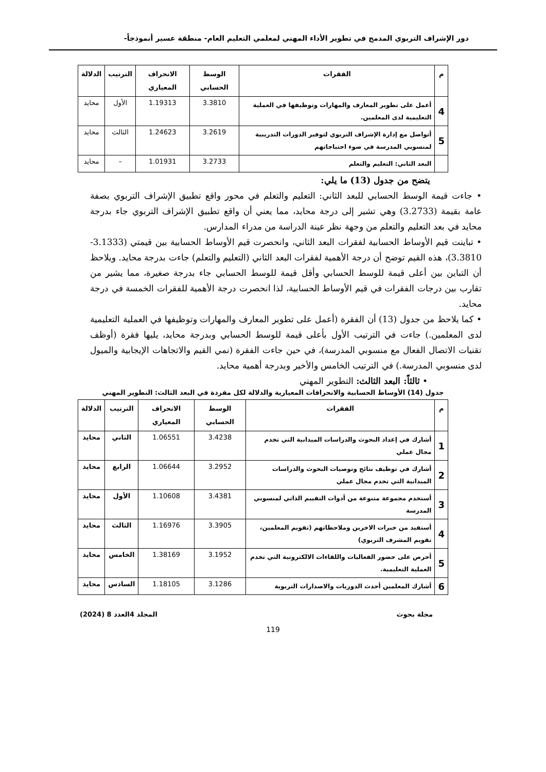دور الإشراف التربوي المدمج في تطوير الأداء المهني لمعلمي التعليم العام- منطقة عسير أنموذجاً-
| م | الفقرات | الوسط الحسابي | الانحراف المعياري | الترتيب | الدلالة |
| --- | --- | --- | --- | --- | --- |
| 4 | أعمل على تطوير المعارف والمهارات وتوظيفها في العملية التعليمية لدى المعلمين. | 3.3810 | 1.19313 | الأول | محايد |
| 5 | أتواصل مع إدارة الإشراف التربوي لتوفير الدورات التدريبية لمنسوبي المدرسة في ضوء احتياجاتهم | 3.2619 | 1.24623 | الثالث | محايد |
| | البعد الثاني: التعليم والتعلم | 3.2733 | 1.01931 | – | محايد |
يتضح من جدول (13) ما يلي:
• جاءت قيمة الوسط الحسابي للبعد الثاني: التعليم والتعلم في محور واقع تطبيق الإشراف التربوي بصفة عامة بقيمة (3.2733) وهي تشير إلى درجة محايد، مما يعني أن واقع تطبيق الإشراف التربوي جاء بدرجة محايد في بعد التعليم والتعلم من وجهة نظر عينة الدراسة من مدراء المدارس.
• تباينت قيم الأوساط الحسابية لفقرات البعد الثاني، وانحصرت قيم الأوساط الحسابية بين قيمتي (3.1333- 3.3810)، هذه القيم توضح أن درجة الأهمية لفقرات البعد الثاني (التعليم والتعلم) جاءت بدرجة محايد. ويلاحظ أن التباين بين أعلى قيمة للوسط الحسابي وأقل قيمة للوسط الحسابي جاء بدرجة صغيرة، مما يشير من تقارب بين درجات الفقرات في قيم الأوساط الحسابية، لذا انحصرت درجة الأهمية للفقرات الخمسة في درجة محايد.
• كما يلاحظ من جدول (13) أن الفقرة (أعمل على تطوير المعارف والمهارات وتوظيفها في العملية التعليمية لدى المعلمين.) جاءت في الترتيب الأول بأعلى قيمة للوسط الحسابي وبدرجة محايد، يليها فقرة (أوظف تقنيات الاتصال الفعال مع منسوبي المدرسة)، في حين جاءت الفقرة (نمي القيم والاتجاهات الإيجابية والميول لدى منسوبي المدرسة.) في الترتيب الخامس والأخير وبدرجة أهمية محايد.
• ثالثاً: البعد الثالث: التطوير المهني
جدول (14) الأوساط الحسابية والانحرافات المعيارية والدلالة لكل مفردة في البعد الثالث: التطوير المهني
| م | الفقرات | الوسط الحسابي | الانحراف المعياري | الترتيب | الدلالة |
| --- | --- | --- | --- | --- | --- |
| 1 | أشارك في إعداد البحوث والدراسات الميدانية التي تخدم مجال عملي | 3.4238 | 1.06551 | الثاني | محايد |
| 2 | أشارك في توظيف نتائج وتوصيات البحوث والدراسات الميدانية التي تخدم مجال عملي | 3.2952 | 1.06644 | الرابع | محايد |
| 3 | أستخدم مجموعة متنوعة من أدوات التقييم الذاتي لمنسوبي المدرسة | 3.4381 | 1.10608 | الأول | محايد |
| 4 | أستفيد من خبرات الاخرين وملاحظاتهم (تقويم المعلمين، تقويم المشرف التربوي) | 3.3905 | 1.16976 | الثالث | محايد |
| 5 | أحرص على حضور الفعاليات واللقاءات الالكترونية التي تخدم العملية التعليمية. | 3.1952 | 1.38169 | الخامس | محايد |
| 6 | أشارك المعلمين أحدث الدوريات والاصدارات التربوية | 3.1286 | 1.18105 | السادس | محايد |
مجلة بحوث المجلد 4العدد 8 (2024)
119